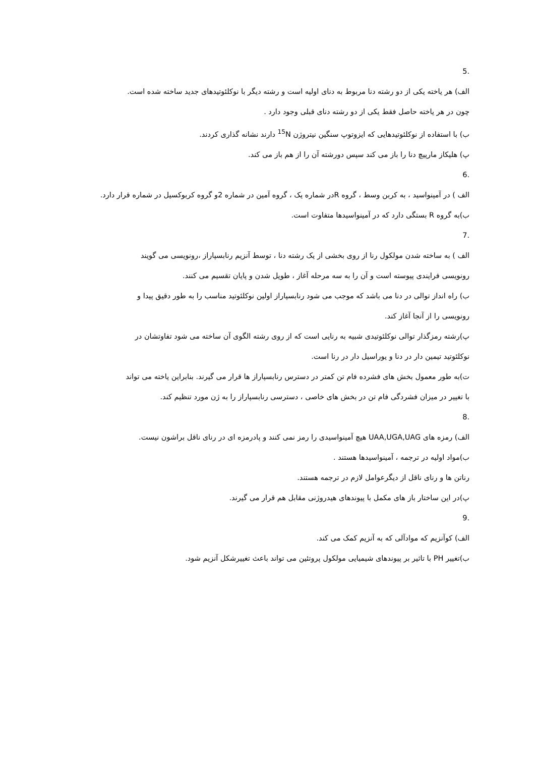5.
الف) هر یاخته یکی از دو رشته دنا مربوط به دنای اولیه است و رشته دیگر با نوکلئوتیدهای جدید ساخته شده است.
چون در هر یاخته حاصل فقط یکی از دو رشته دنای قبلی وجود دارد .
ب) با استفاده از نوکلئوتیدهایی که ایزوتوپ سنگین نیتروژن <sup>15</sup>N دارند نشانه گذاری کردند.
پ) هلیکاز مارپیچ دنا را باز می کند سپس دورشته آن را از هم باز می کند.
6.
الف ) در آمینواسید ، به کربن وسط ، گروه Rدر شماره یک ، گروه آمین در شماره 2و گروه کربوکسیل در شماره قرار دارد.
ب)به گروه R بستگی دارد که در آمینواسیدها متفاوت است.
7.
الف ) به ساخته شدن مولکول رنا از روی بخشی از یک رشته دنا ، توسط آنزیم رنابسپاراز ،رونویسی می گویند
رونویسی فرایندی پیوسته است و آن را به سه مرحله آغاز ، طویل شدن و پایان تقسیم می کنند.
ب) راه انداز توالی در دنا می باشد که موجب می شود رنابسپاراز اولین نوکلئوتید مناسب را به طور دقیق پیدا و
رونویسی را از آنجا آغاز کند.
پ)رشته رمزگذار توالی نوکلئوتیدی شبیه به رنایی است که از روی رشته الگوی آن ساخته می شود تفاوتشان در
نوکلئوتید تیمین دار در دنا و یوراسیل دار در رنا است.
ت)به طور معمول بخش های فشرده فام تن کمتر در دسترس رنابسپاراز ها قرار می گیرند. بنابراین یاخته می تواند
با تغییر در میزان فشردگی فام تن در بخش های خاصی ، دسترسی رنابسپاراز را به ژن مورد تنظیم کند.
8.
الف) رمزه های UAA,UGA,UAG هیچ آمینواسیدی را رمز نمی کنند و پادرمزه ای در رنای ناقل براشون نیست.
ب)مواد اولیه در ترجمه ، آمینواسیدها هستند .
رناتن ها و رنای ناقل از دیگرعوامل لازم در ترجمه هستند.
پ)در این ساختار باز های مکمل با پیوندهای هیدروژنی مقابل هم قرار می گیرند.
9.
الف) کوآنزیم که موادآلی که به آنزیم کمک می کند.
ب)تغییر PH با تاثیر بر پیوندهای شیمیایی مولکول پروتئین می تواند باعث تغییرشکل آنزیم شود.